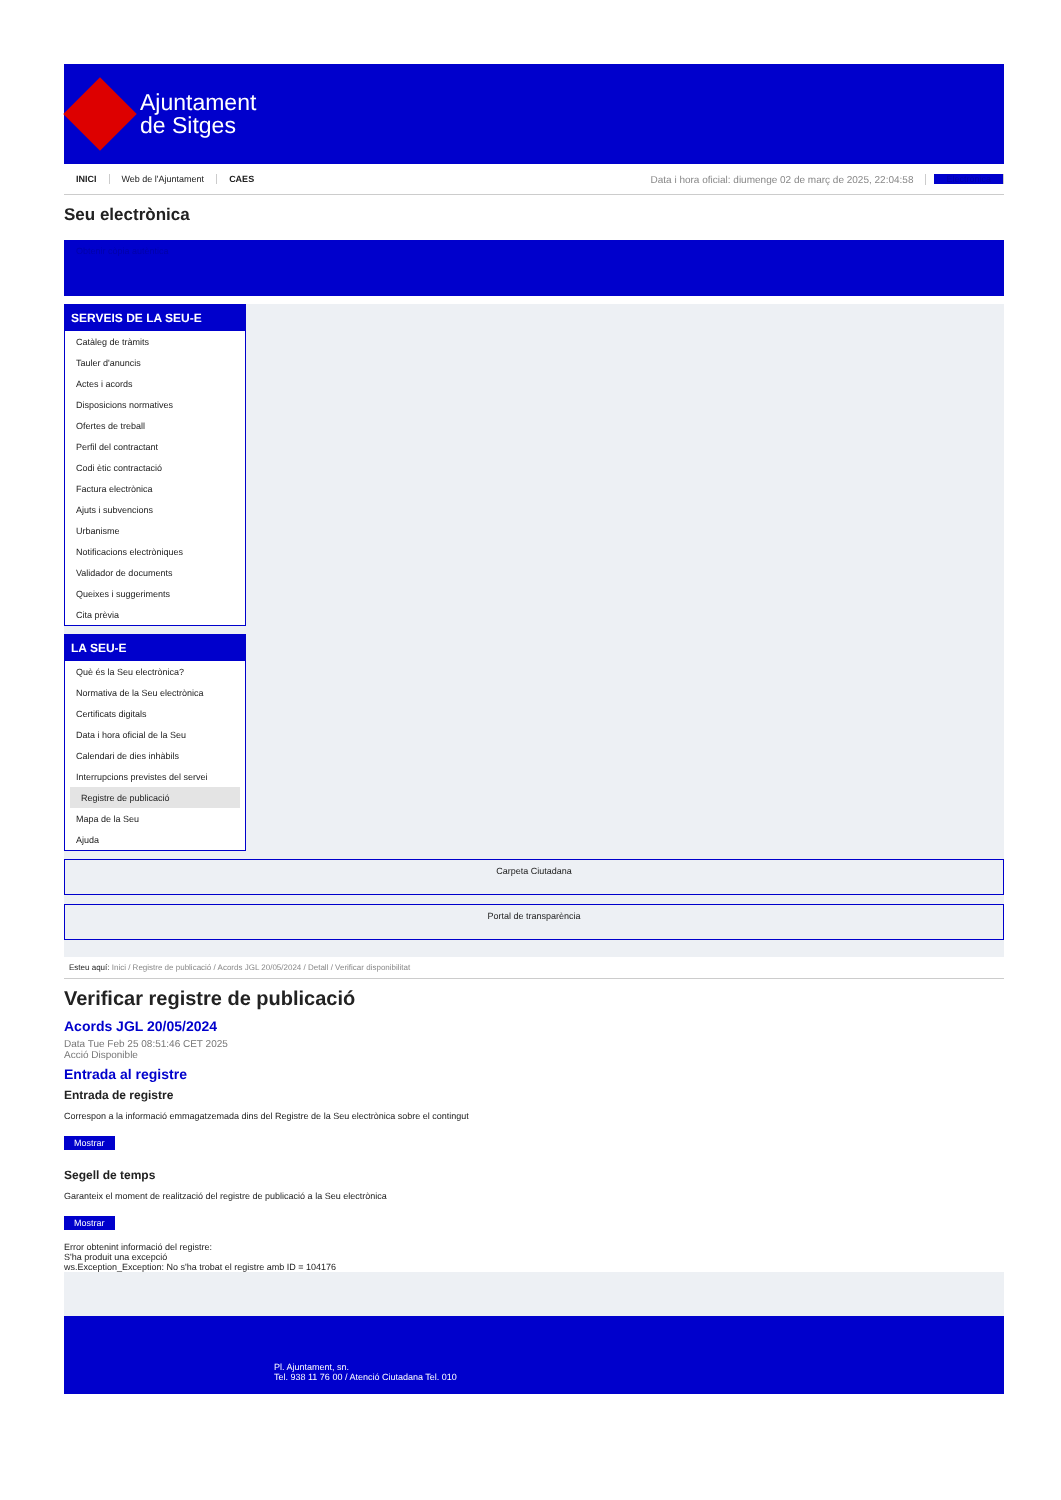Ajuntament
de Sitges
INICI Web de l'Ajuntament CAES Data i hora oficial: diumenge 02 de març de 2025, 22:04:58 Electrònica
Seu electrònica
Obtenir còpia autèntica
SERVEIS DE LA SEU-E
Catàleg de tràmits
Tauler d'anuncis
Actes i acords
Disposicions normatives
Ofertes de treball
Perfil del contractant
Codi ètic contractació
Factura electrònica
Ajuts i subvencions
Urbanisme
Notificacions electròniques
Validador de documents
Queixes i suggeriments
Cita prèvia
LA SEU-E
Què és la Seu electrònica?
Normativa de la Seu electrònica
Certificats digitals
Data i hora oficial de la Seu
Calendari de dies inhàbils
Interrupcions previstes del servei
Registre de publicació
Mapa de la Seu
Ajuda
Carpeta Ciutadana
Portal de transparència
Esteu aquí: Inici / Registre de publicació / Acords JGL 20/05/2024 / Detall / Verificar disponibilitat
Verificar registre de publicació
Acords JGL 20/05/2024
Data Tue Feb 25 08:51:46 CET 2025
Acció Disponible
Entrada al registre
Entrada de registre
Correspon a la informació emmagatzemada dins del Registre de la Seu electrònica sobre el contingut
Mostrar
Segell de temps
Garanteix el moment de realització del registre de publicació a la Seu electrònica
Mostrar
Error obtenint informació del registre:
S'ha produit una excepció
ws.Exception_Exception: No s'ha trobat el registre amb ID = 104176
Pl. Ajuntament, sn.
Tel. 938 11 76 00 / Atenció Ciutadana Tel. 010